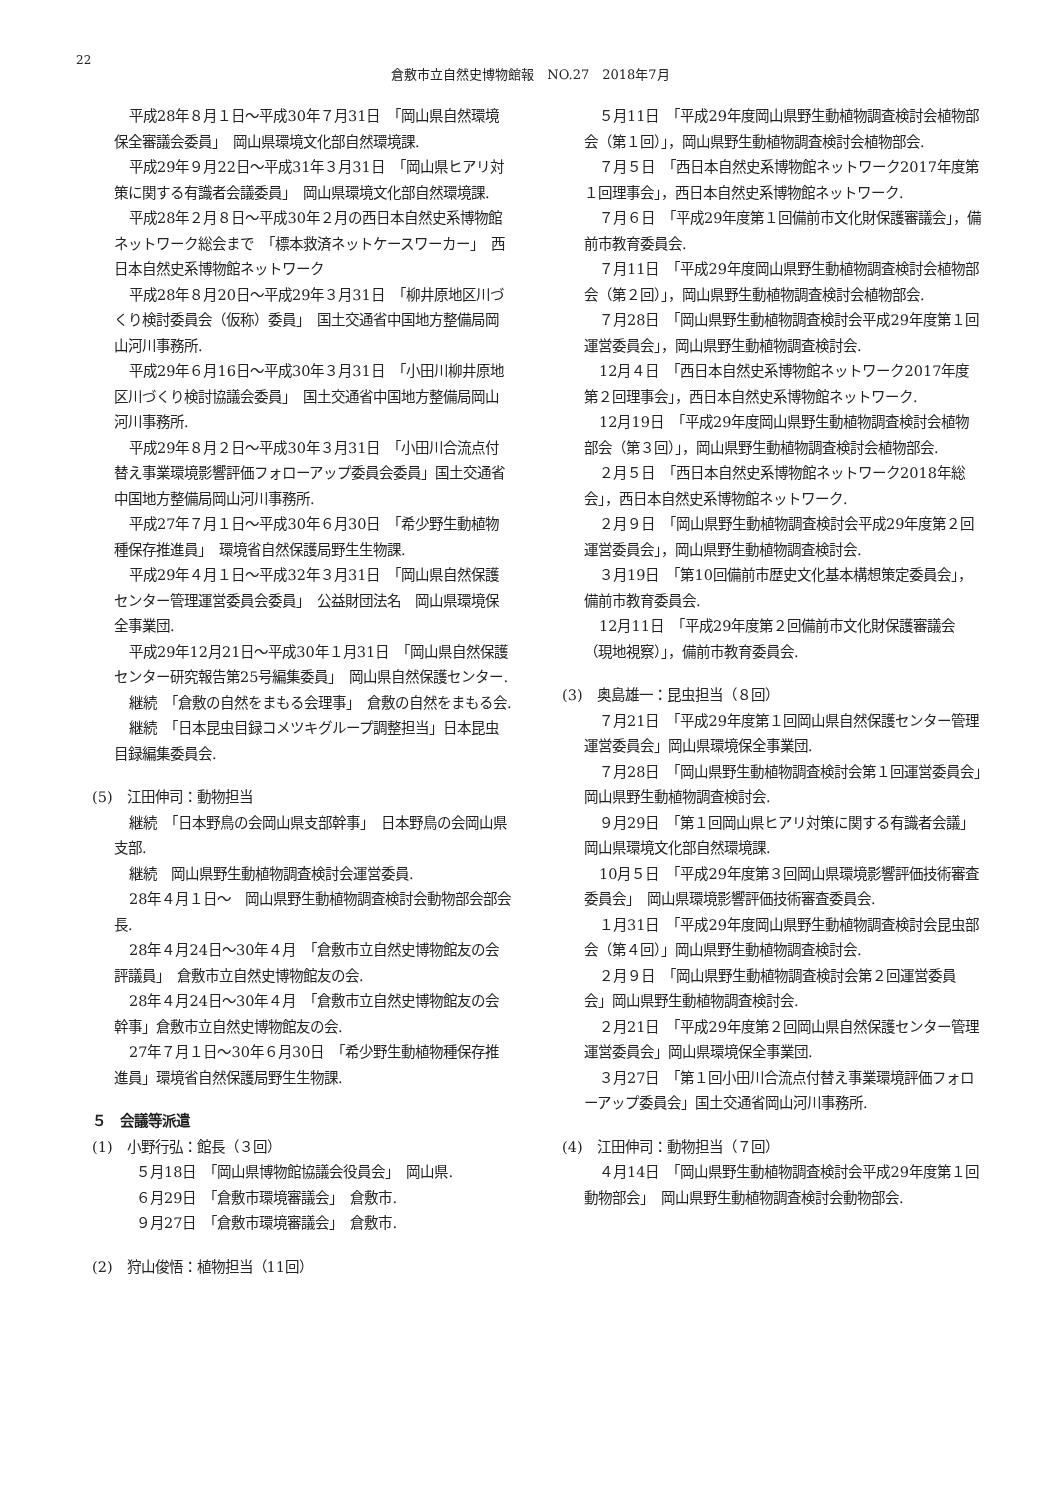22
倉敷市立自然史博物館報　NO.27　2018年7月
平成28年８月１日〜平成30年７月31日　「岡山県自然環境保全審議会委員」　岡山県環境文化部自然環境課.
平成29年９月22日〜平成31年３月31日　「岡山県ヒアリ対策に関する有識者会議委員」　岡山県環境文化部自然環境課.
平成28年２月８日〜平成30年２月の西日本自然史系博物館ネットワーク総会まで　「標本救済ネットケースワーカー」　西日本自然史系博物館ネットワーク
平成28年８月20日〜平成29年３月31日　「柳井原地区川づくり検討委員会（仮称）委員」　国土交通省中国地方整備局岡山河川事務所.
平成29年６月16日〜平成30年３月31日　「小田川柳井原地区川づくり検討協議会委員」　国土交通省中国地方整備局岡山河川事務所.
平成29年８月２日〜平成30年３月31日　「小田川合流点付替え事業環境影響評価フォローアップ委員会委員」国土交通省中国地方整備局岡山河川事務所.
平成27年７月１日〜平成30年６月30日　「希少野生動植物種保存推進員」　環境省自然保護局野生生物課.
平成29年４月１日〜平成32年３月31日　「岡山県自然保護センター管理運営委員会委員」　公益財団法名　岡山県環境保全事業団.
平成29年12月21日〜平成30年１月31日　「岡山県自然保護センター研究報告第25号編集委員」　岡山県自然保護センター.
継続　「倉敷の自然をまもる会理事」　倉敷の自然をまもる会.
継続　「日本昆虫目録コメツキグループ調整担当」日本昆虫目録編集委員会.
(5)　江田伸司：動物担当
継続　「日本野鳥の会岡山県支部幹事」　日本野鳥の会岡山県支部.
継続　岡山県野生動植物調査検討会運営委員.
28年４月１日〜　岡山県野生動植物調査検討会動物部会部会長.
28年４月24日〜30年４月　「倉敷市立自然史博物館友の会評議員」　倉敷市立自然史博物館友の会.
28年４月24日〜30年４月　「倉敷市立自然史博物館友の会幹事」倉敷市立自然史博物館友の会.
27年７月１日〜30年６月30日　「希少野生動植物種保存推進員」環境省自然保護局野生生物課.
５　会議等派遣
(1)　小野行弘：館長（３回）
５月18日　「岡山県博物館協議会役員会」　岡山県.
６月29日　「倉敷市環境審議会」　倉敷市.
９月27日　「倉敷市環境審議会」　倉敷市.
(2)　狩山俊悟：植物担当（11回）
５月11日　「平成29年度岡山県野生動植物調査検討会植物部会（第１回）」，岡山県野生動植物調査検討会植物部会.
７月５日　「西日本自然史系博物館ネットワーク2017年度第１回理事会」，西日本自然史系博物館ネットワーク.
７月６日　「平成29年度第１回備前市文化財保護審議会」，備前市教育委員会.
７月11日　「平成29年度岡山県野生動植物調査検討会植物部会（第２回）」，岡山県野生動植物調査検討会植物部会.
７月28日　「岡山県野生動植物調査検討会平成29年度第１回運営委員会」，岡山県野生動植物調査検討会.
12月４日　「西日本自然史系博物館ネットワーク2017年度第２回理事会」，西日本自然史系博物館ネットワーク.
12月19日　「平成29年度岡山県野生動植物調査検討会植物部会（第３回）」，岡山県野生動植物調査検討会植物部会.
２月５日　「西日本自然史系博物館ネットワーク2018年総会」，西日本自然史系博物館ネットワーク.
２月９日　「岡山県野生動植物調査検討会平成29年度第２回運営委員会」，岡山県野生動植物調査検討会.
３月19日　「第10回備前市歴史文化基本構想策定委員会」，備前市教育委員会.
12月11日　「平成29年度第２回備前市文化財保護審議会（現地視察）」，備前市教育委員会.
(3)　奥島雄一：昆虫担当（８回）
７月21日　「平成29年度第１回岡山県自然保護センター管理運営委員会」岡山県環境保全事業団.
７月28日　「岡山県野生動植物調査検討会第１回運営委員会」　岡山県野生動植物調査検討会.
９月29日　「第１回岡山県ヒアリ対策に関する有識者会議」　岡山県環境文化部自然環境課.
10月５日　「平成29年度第３回岡山県環境影響評価技術審査委員会」　岡山県環境影響評価技術審査委員会.
１月31日　「平成29年度岡山県野生動植物調査検討会昆虫部会（第４回）」岡山県野生動植物調査検討会.
２月９日　「岡山県野生動植物調査検討会第２回運営委員会」岡山県野生動植物調査検討会.
２月21日　「平成29年度第２回岡山県自然保護センター管理運営委員会」岡山県環境保全事業団.
３月27日　「第１回小田川合流点付替え事業環境評価フォローアップ委員会」国土交通省岡山河川事務所.
(4)　江田伸司：動物担当（７回）
４月14日　「岡山県野生動植物調査検討会平成29年度第１回動物部会」　岡山県野生動植物調査検討会動物部会.